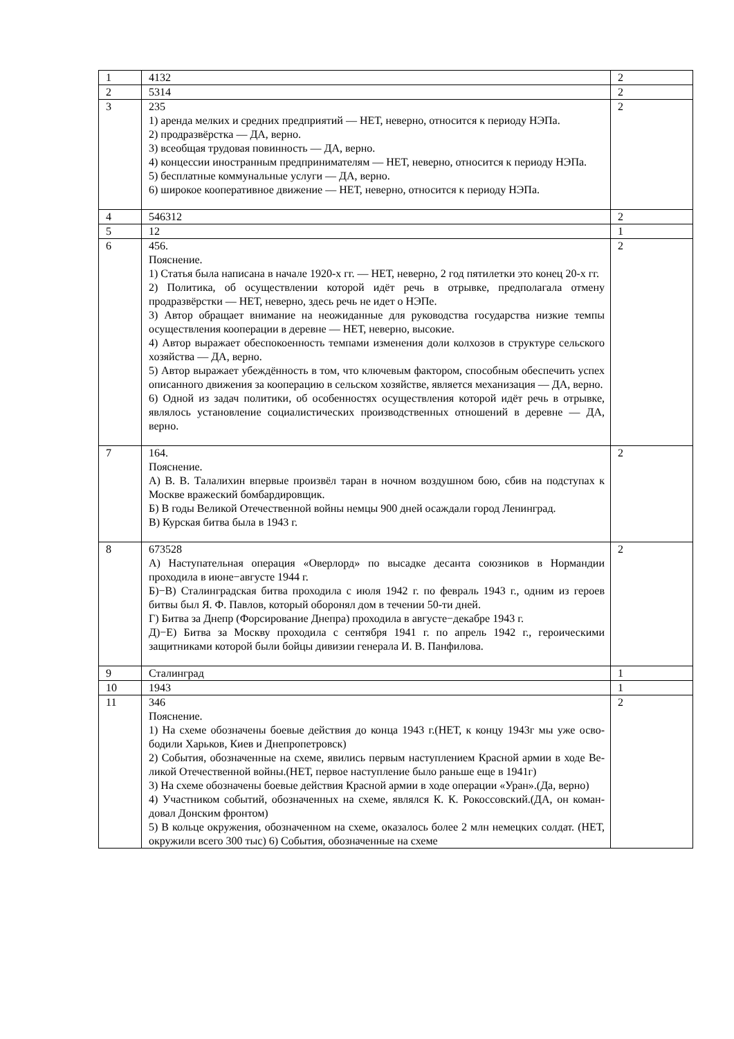| 1 | 4132 | 2 |
| 2 | 5314 | 2 |
| 3 | 235 1) аренда мелких и средних предприятий — НЕТ, неверно, относится к периоду НЭПа. 2) продразвёрстка — ДА, верно. 3) всеобщая трудовая повинность — ДА, верно. 4) концессии иностранным предпринимателям — НЕТ, неверно, относится к периоду НЭПа. 5) бесплатные коммунальные услуги — ДА, верно. 6) широкое кооперативное движение — НЕТ, неверно, относится к периоду НЭПа. | 2 |
| 4 | 546312 | 2 |
| 5 | 12 | 1 |
| 6 | 456. Пояснение. 1) Статья была написана в начале 1920-х гг. — НЕТ, неверно, 2 год пятилетки это конец 20-х гг. 2) Политика, об осуществлении которой идёт речь в отрывке, предполагала отмену продразвёрстки — НЕТ, неверно, здесь речь не идет о НЭПе. 3) Автор обращает внимание на неожиданные для руководства государства низкие темпы осуществления кооперации в деревне — НЕТ, неверно, высокие. 4) Автор выражает обеспокоенность темпами изменения доли колхозов в структуре сельского хозяйства — ДА, верно. 5) Автор выражает убеждённость в том, что ключевым фактором, способным обеспечить успех описанного движения за кооперацию в сельском хозяйстве, является механизация — ДА, верно. 6) Одной из задач политики, об особенностях осуществления которой идёт речь в отрывке, являлось установление социалистических производственных отношений в деревне — ДА, верно. | 2 |
| 7 | 164. Пояснение. А) В. В. Талалихин впервые произвёл таран в ночном воздушном бою, сбив на подступах к Москве вражеский бомбардировщик. Б) В годы Великой Отечественной войны немцы 900 дней осаждали город Ленинград. В) Курская битва была в 1943 г. | 2 |
| 8 | 673528 А) Наступательная операция «Оверлорд» по высадке десанта союзников в Нормандии проходила в июне−августе 1944 г. Б)−В) Сталинградская битва проходила с июля 1942 г. по февраль 1943 г., одним из героев битвы был Я. Ф. Павлов, который оборонял дом в течении 50-ти дней. Г) Битва за Днепр (Форсирование Днепра) проходила в августе−декабре 1943 г. Д)−Е) Битва за Москву проходила с сентября 1941 г. по апрель 1942 г., героическими защитниками которой были бойцы дивизии генерала И. В. Панфилова. | 2 |
| 9 | Сталинград | 1 |
| 10 | 1943 | 1 |
| 11 | 346 Пояснение. 1) На схеме обозначены боевые действия до конца 1943 г.(НЕТ, к концу 1943г мы уже осво- бодили Харьков, Киев и Днепропетровск) 2) События, обозначенные на схеме, явились первым наступлением Красной армии в ходе Ве- ликой Отечественной войны.(НЕТ, первое наступление было раньше еще в 1941г) 3) На схеме обозначены боевые действия Красной армии в ходе операции «Уран».(Да, верно) 4) Участником событий, обозначенных на схеме, являлся К. К. Рокоссовский.(ДА, он коман- довал Донским фронтом) 5) В кольце окружения, обозначенном на схеме, оказалось более 2 млн немецких солдат. (НЕТ, окружили всего 300 тыс) 6) События, обозначенные на схеме | 2 |